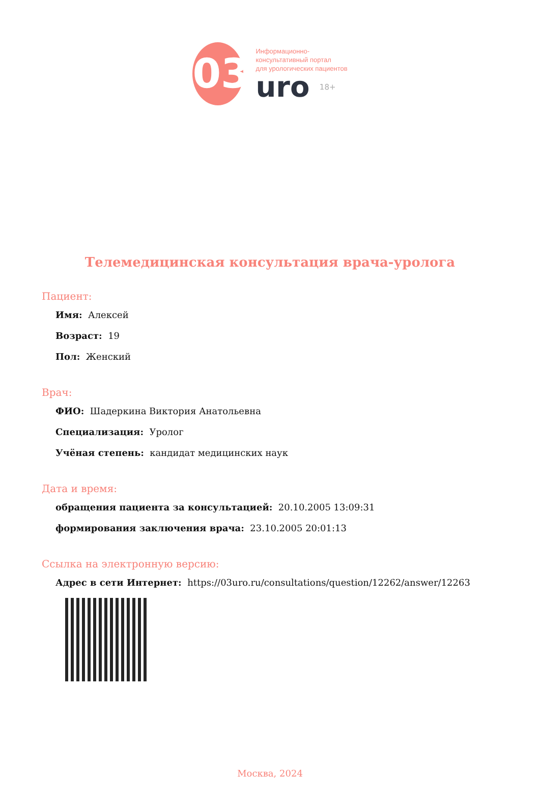03
Информационно-
консультативный портал
для урологических пациентов
uro 18+
Телемедицинская консультация врача-уролога
Пациент:
Имя: Алексей
Возраст: 19
Пол: Женский
Врач:
ФИО: Шадеркина Виктория Анатольевна
Специализация: Уролог
Учёная степень: кандидат медицинских наук
Дата и время:
обращения пациента за консультацией: 20.10.2005 13:09:31
формирования заключения врача: 23.10.2005 20:01:13
Ссылка на электронную версию:
Адрес в сети Интернет: https://03uro.ru/consultations/question/12262/answer/12263
Москва, 2024